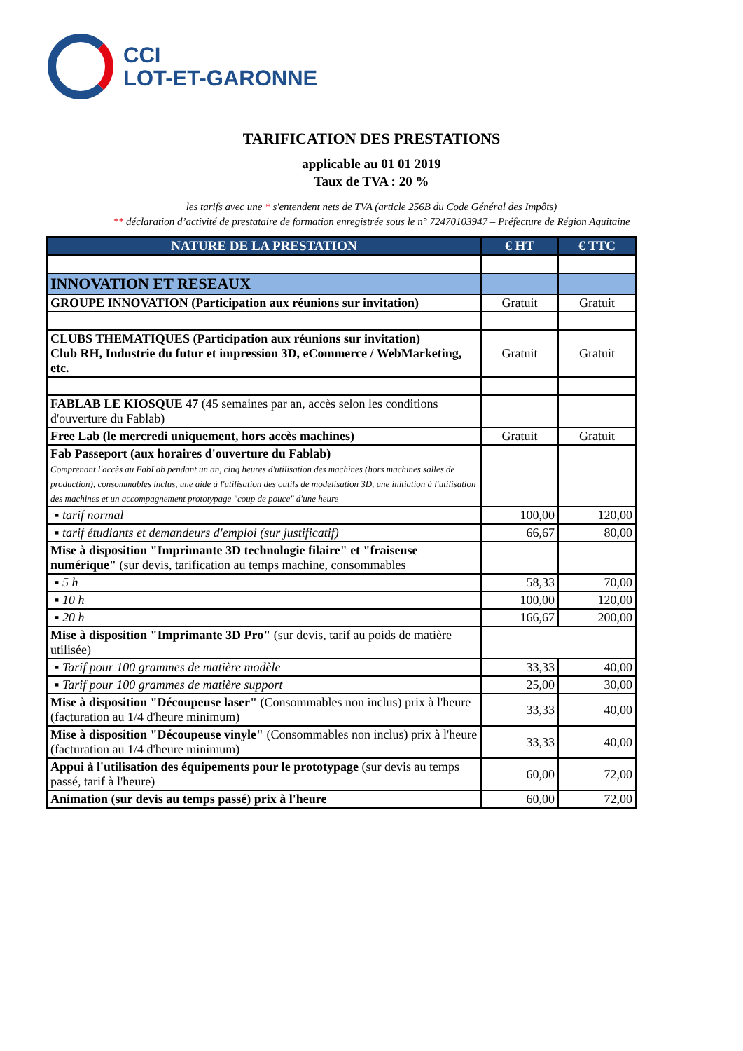CCI
LOT-ET-GARONNE
TARIFICATION DES PRESTATIONS
applicable au 01 01 2019
Taux de TVA : 20 %
les tarifs avec une * s'entendent nets de TVA (article 256B du Code Général des Impôts)
** déclaration d’activité de prestataire de formation enregistrée sous le n° 72470103947 – Préfecture de Région Aquitaine
| NATURE DE LA PRESTATION | € HT | € TTC |
| --- | --- | --- |
| INNOVATION ET RESEAUX | | |
| GROUPE INNOVATION (Participation aux réunions sur invitation) | Gratuit | Gratuit |
| CLUBS THEMATIQUES (Participation aux réunions sur invitation) Club RH, Industrie du futur et impression 3D, eCommerce / WebMarketing, etc. | Gratuit | Gratuit |
| FABLAB LE KIOSQUE 47 (45 semaines par an, accès selon les conditions d'ouverture du Fablab) | | |
| Free Lab (le mercredi uniquement, hors accès machines) | Gratuit | Gratuit |
| Fab Passeport (aux horaires d'ouverture du Fablab) Comprenant l'accès au FabLab pendant un an, cinq heures d'utilisation des machines (hors machines salles de production), consommables inclus, une aide à l'utilisation des outils de modelisation 3D, une initiation à l'utilisation des machines et un accompagnement prototypage "coup de pouce" d'une heure | | |
| ▪ tarif normal | 100,00 | 120,00 |
| ▪ tarif étudiants et demandeurs d'emploi (sur justificatif) | 66,67 | 80,00 |
| Mise à disposition "Imprimante 3D technologie filaire" et "fraiseuse numérique" (sur devis, tarification au temps machine, consommables | | |
| ▪ 5 h | 58,33 | 70,00 |
| ▪ 10 h | 100,00 | 120,00 |
| ▪ 20 h | 166,67 | 200,00 |
| Mise à disposition "Imprimante 3D Pro" (sur devis, tarif au poids de matière utilisée) | | |
| ▪ Tarif pour 100 grammes de matière modèle | 33,33 | 40,00 |
| ▪ Tarif pour 100 grammes de matière support | 25,00 | 30,00 |
| Mise à disposition "Découpeuse laser" (Consommables non inclus) prix à l'heure (facturation au 1/4 d'heure minimum) | 33,33 | 40,00 |
| Mise à disposition "Découpeuse vinyle" (Consommables non inclus) prix à l'heure (facturation au 1/4 d'heure minimum) | 33,33 | 40,00 |
| Appui à l'utilisation des équipements pour le prototypage (sur devis au temps passé, tarif à l'heure) | 60,00 | 72,00 |
| Animation (sur devis au temps passé) prix à l'heure | 60,00 | 72,00 |